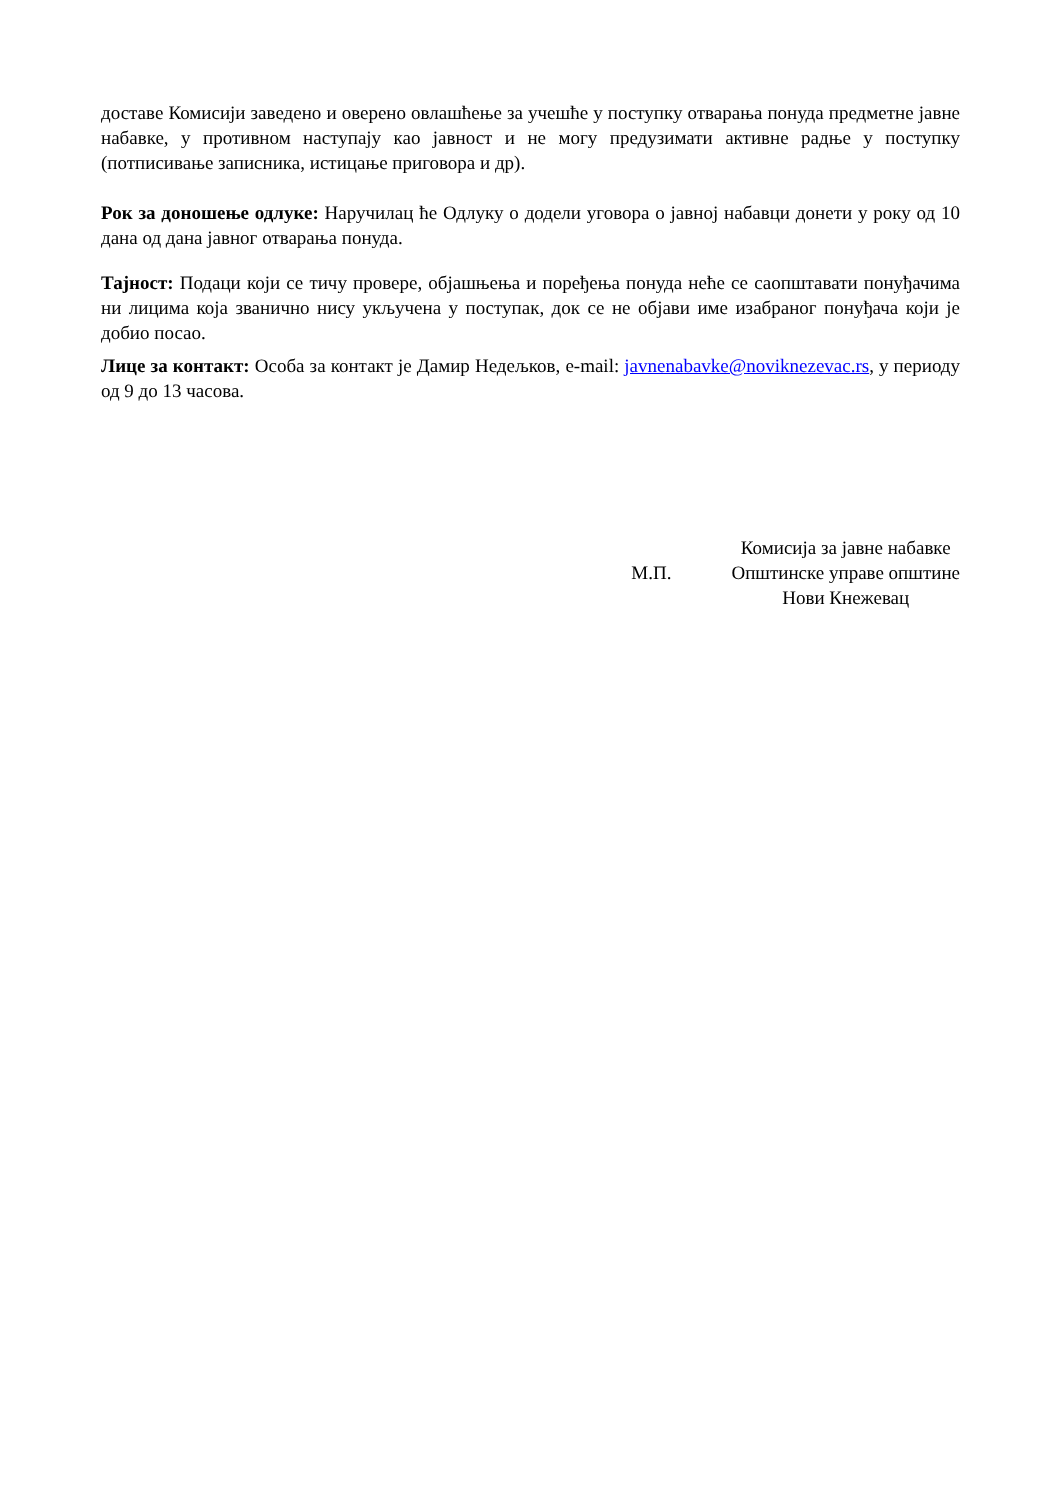доставе Комисији заведено и оверено овлашћење за учешће у поступку отварања понуда предметне јавне набавке, у противном наступају као јавност и не могу предузимати активне радње у поступку (потписивање записника, истицање приговора и др).
Рок за доношење одлуке: Наручилац ће Одлуку о додели уговора о јавној набавци донети у року од 10 дана од дана јавног отварања понуда.
Тајност: Подаци који се тичу провере, објашњења и поређења понуда неће се саопштавати понуђачима ни лицима која званично нису укључена у поступак, док се не објави име изабраног понуђача који је добио посао.
Лице за контакт: Особа за контакт је Дамир Недељков, e-mail: javnenabavke@noviknezevac.rs, у периоду од 9 до 13 часова.
М.П.
Комисија за јавне набавке
Општинске управе општине
Нови Кнежевац